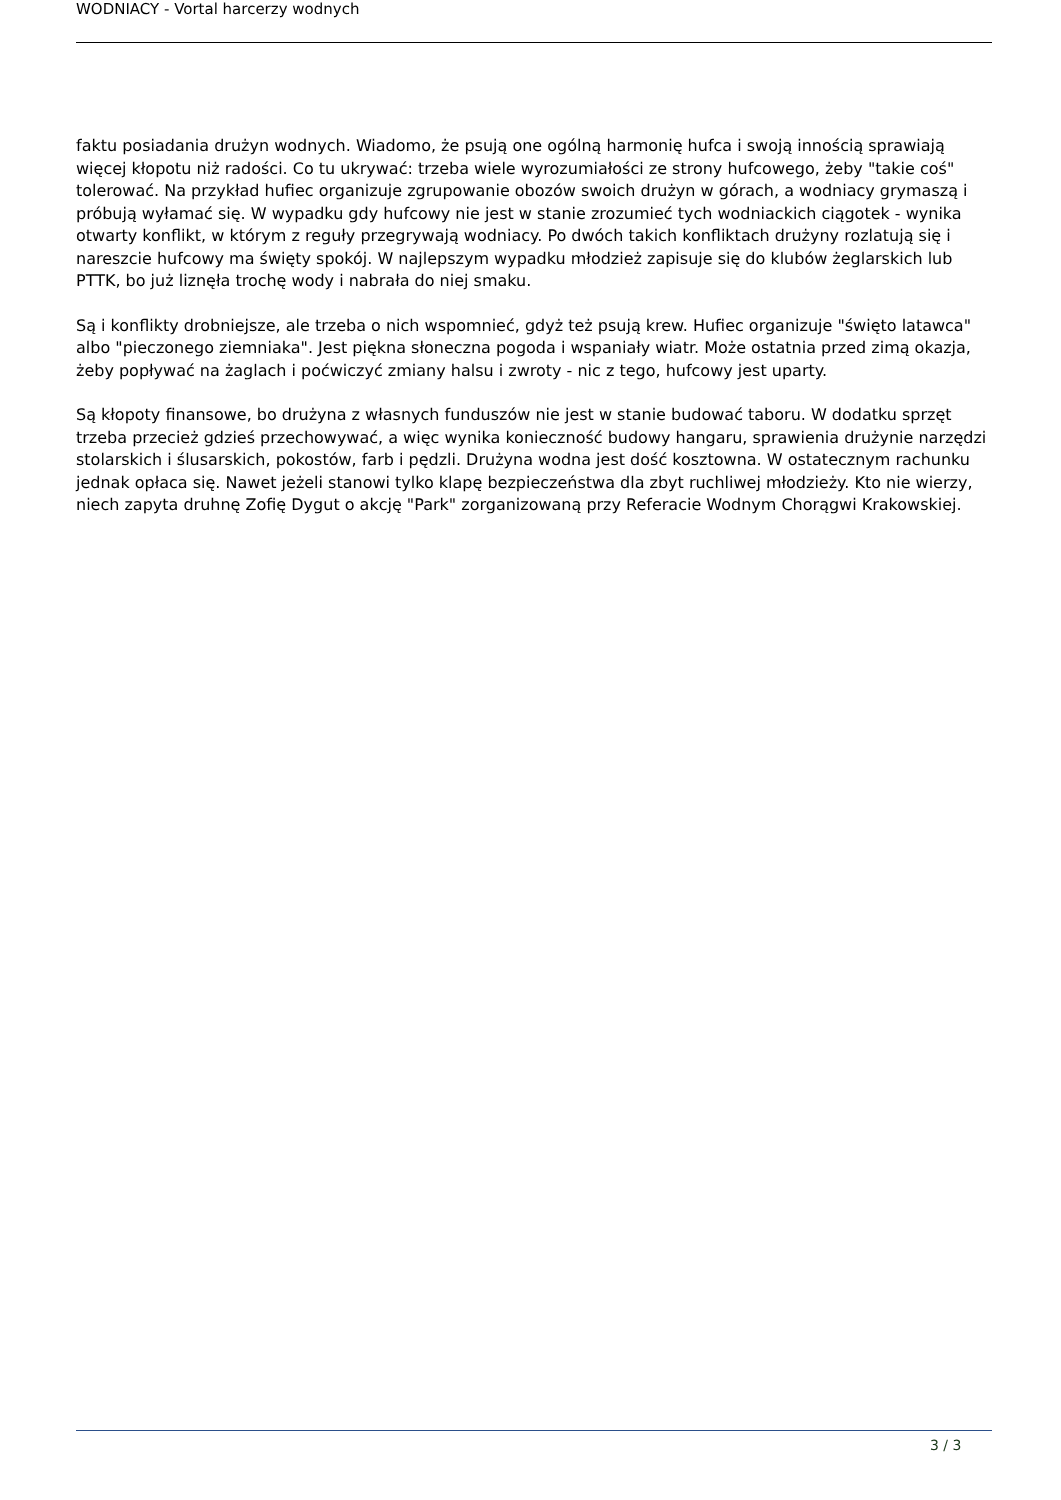WODNIACY - Vortal harcerzy wodnych
faktu posiadania drużyn wodnych. Wiadomo, że psują one ogólną harmonię hufca i swoją innością sprawiają więcej kłopotu niż radości. Co tu ukrywać: trzeba wiele wyrozumiałości ze strony hufcowego, żeby "takie coś" tolerować. Na przykład hufiec organizuje zgrupowanie obozów swoich drużyn w górach, a wodniacy grymaszą i próbują wyłamać się. W wypadku gdy hufcowy nie jest w stanie zrozumieć tych wodniackich ciągotek - wynika otwarty konflikt, w którym z reguły przegrywają wodniacy. Po dwóch takich konfliktach drużyny rozlatują się i nareszcie hufcowy ma święty spokój. W najlepszym wypadku młodzież zapisuje się do klubów żeglarskich lub PTTK, bo już liznęła trochę wody i nabrała do niej smaku.
Są i konflikty drobniejsze, ale trzeba o nich wspomnieć, gdyż też psują krew. Hufiec organizuje "święto latawca" albo "pieczonego ziemniaka". Jest piękna słoneczna pogoda i wspaniały wiatr. Może ostatnia przed zimą okazja, żeby popływać na żaglach i poćwiczyć zmiany halsu i zwroty - nic z tego, hufcowy jest uparty.
Są kłopoty finansowe, bo drużyna z własnych funduszów nie jest w stanie budować taboru. W dodatku sprzęt trzeba przecież gdzieś przechowywać, a więc wynika konieczność budowy hangaru, sprawienia drużynie narzędzi stolarskich i ślusarskich, pokostów, farb i pędzli. Drużyna wodna jest dość kosztowna. W ostatecznym rachunku jednak opłaca się. Nawet jeżeli stanowi tylko klapę bezpieczeństwa dla zbyt ruchliwej młodzieży. Kto nie wierzy, niech zapyta druhnę Zofię Dygut o akcję "Park" zorganizowaną przy Referacie Wodnym Chorągwi Krakowskiej.
3 / 3